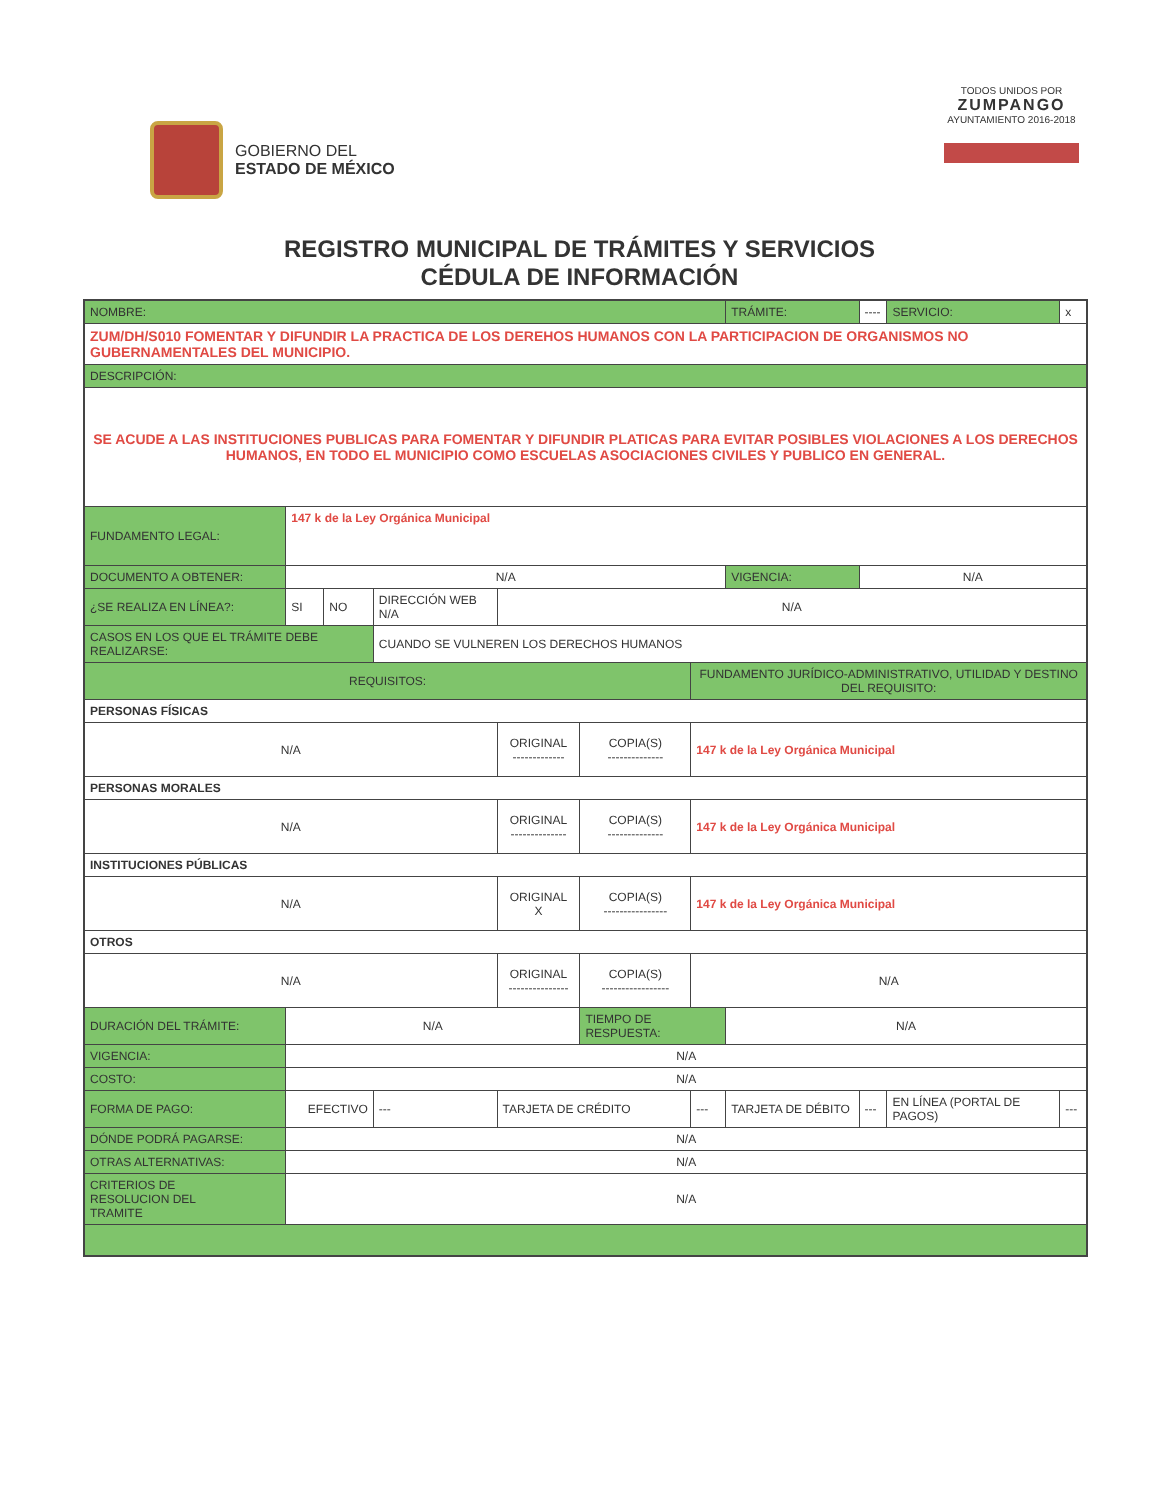GOBIERNO DEL
ESTADO DE MÉXICO
TODOS UNIDOS POR
ZUMPANGO
AYUNTAMIENTO 2016-2018
REGISTRO MUNICIPAL DE TRÁMITES Y SERVICIOS
CÉDULA DE INFORMACIÓN
| NOMBRE: | | | | | | | | | TRÁMITE: | ---- | SERVICIO: | x |
| ZUM/DH/S010 FOMENTAR Y DIFUNDIR LA PRACTICA DE LOS DEREHOS HUMANOS CON LA PARTICIPACION DE ORGANISMOS NO GUBERNAMENTALES DEL MUNICIPIO. | | | | | | | | | | | | |
| DESCRIPCIÓN: | | | | | | | | | | | | |
| SE ACUDE A LAS INSTITUCIONES PUBLICAS PARA FOMENTAR Y DIFUNDIR PLATICAS PARA EVITAR POSIBLES VIOLACIONES A LOS DERECHOS HUMANOS, EN TODO EL MUNICIPIO COMO ESCUELAS ASOCIACIONES CIVILES Y PUBLICO EN GENERAL. | | | | | | | | | | | | |
| FUNDAMENTO LEGAL: | 147 k de la Ley Orgánica Municipal | | | | | | | | | | | |
| DOCUMENTO A OBTENER: | N/A | | | | | | | | VIGENCIA: | N/A | | |
| ¿SE REALIZA EN LÍNEA?: | SI | NO | DIRECCIÓN WEB N/A | | N/A | | | | | | | |
| CASOS EN LOS QUE EL TRÁMITE DEBE REALIZARSE: | | | CUANDO SE VULNEREN LOS DERECHOS HUMANOS | | | | | | | | | |
| REQUISITOS: | | | | | | | FUNDAMENTO JURÍDICO-ADMINISTRATIVO, UTILIDAD Y DESTINO DEL REQUISITO: | | | | | |
| PERSONAS FÍSICAS | | | | | | | | | | | | |
| N/A | | | | | ORIGINAL ------------- | COPIA(S) -------------- | 147 k de la Ley Orgánica Municipal | | | | | |
| PERSONAS MORALES | | | | | | | | | | | | |
| N/A | | | | | ORIGINAL -------------- | COPIA(S) -------------- | 147 k de la Ley Orgánica Municipal | | | | | |
| INSTITUCIONES PÚBLICAS | | | | | | | | | | | | |
| N/A | | | | | ORIGINAL X | COPIA(S) ---------------- | 147 k de la Ley Orgánica Municipal | | | | | |
| OTROS | | | | | | | | | | | | |
| N/A | | | | | ORIGINAL --------------- | COPIA(S) ----------------- | N/A | | | | | |
| DURACIÓN DEL TRÁMITE: | N/A | | | | | TIEMPO DE RESPUESTA: | | N/A | | | | |
| VIGENCIA: | N/A | | | | | | | | | | | |
| COSTO: | N/A | | | | | | | | | | | |
| FORMA DE PAGO: | EFECTIVO | | | --- | TARJETA DE CRÉDITO | | --- | TARJETA DE DÉBITO | | --- | EN LÍNEA (PORTAL DE PAGOS) | --- |
| DÓNDE PODRÁ PAGARSE: | N/A | | | | | | | | | | | |
| OTRAS ALTERNATIVAS: | N/A | | | | | | | | | | | |
| CRITERIOS DE RESOLUCION DEL TRAMITE | N/A | | | | | | | | | | | |